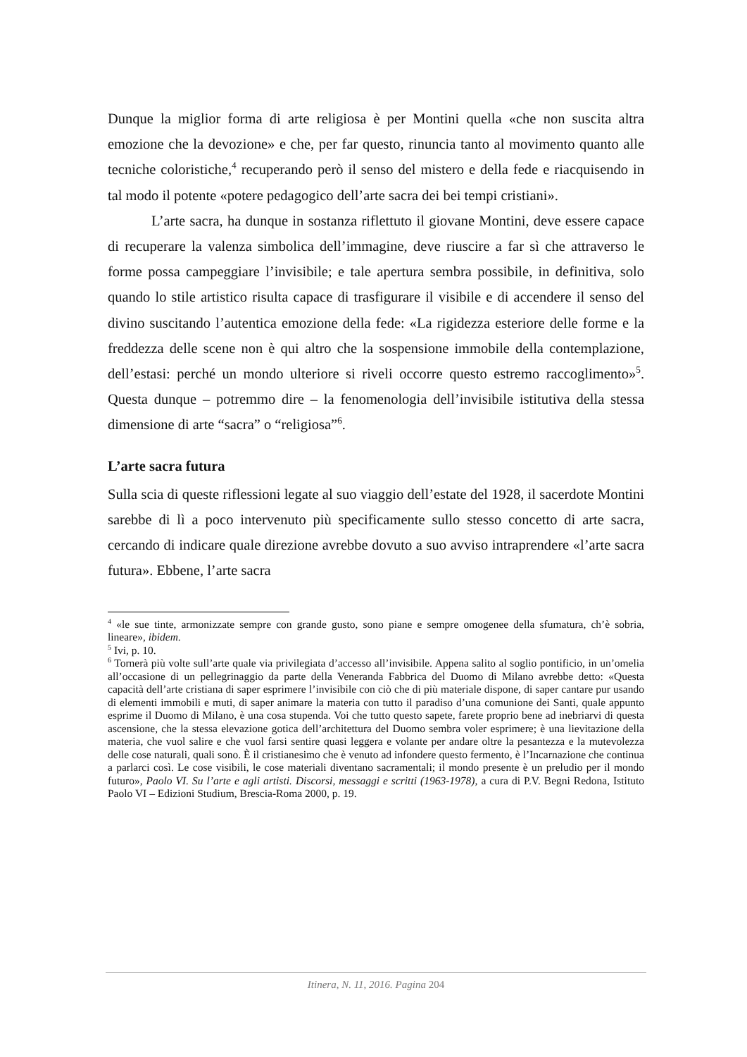Dunque la miglior forma di arte religiosa è per Montini quella «che non suscita altra emozione che la devozione» e che, per far questo, rinuncia tanto al movimento quanto alle tecniche coloristiche,<sup>4</sup> recuperando però il senso del mistero e della fede e riacquisendo in tal modo il potente «potere pedagogico dell’arte sacra dei bei tempi cristiani».
L’arte sacra, ha dunque in sostanza riflettuto il giovane Montini, deve essere capace di recuperare la valenza simbolica dell’immagine, deve riuscire a far sì che attraverso le forme possa campeggiare l’invisibile; e tale apertura sembra possibile, in definitiva, solo quando lo stile artistico risulta capace di trasfigurare il visibile e di accendere il senso del divino suscitando l’autentica emozione della fede: «La rigidezza esteriore delle forme e la freddezza delle scene non è qui altro che la sospensione immobile della contemplazione, dell’estasi: perché un mondo ulteriore si riveli occorre questo estremo raccoglimento»<sup>5</sup>. Questa dunque – potremmo dire – la fenomenologia dell’invisibile istitutiva della stessa dimensione di arte “sacra” o “religiosa”<sup>6</sup>.
L’arte sacra futura
Sulla scia di queste riflessioni legate al suo viaggio dell’estate del 1928, il sacerdote Montini sarebbe di lì a poco intervenuto più specificamente sullo stesso concetto di arte sacra, cercando di indicare quale direzione avrebbe dovuto a suo avviso intraprendere «l’arte sacra futura». Ebbene, l’arte sacra
<sup>4</sup> «le sue tinte, armonizzate sempre con grande gusto, sono piane e sempre omogenee della sfumatura, ch’è sobria, lineare», ibidem.
<sup>5</sup> Ivi, p. 10.
<sup>6</sup> Tornerà più volte sull’arte quale via privilegiata d’accesso all’invisibile. Appena salito al soglio pontificio, in un’omelia all’occasione di un pellegrinaggio da parte della Veneranda Fabbrica del Duomo di Milano avrebbe detto: «Questa capacità dell’arte cristiana di saper esprimere l’invisibile con ciò che di più materiale dispone, di saper cantare pur usando di elementi immobili e muti, di saper animare la materia con tutto il paradiso d’una comunione dei Santi, quale appunto esprime il Duomo di Milano, è una cosa stupenda. Voi che tutto questo sapete, farete proprio bene ad inebriarvi di questa ascensione, che la stessa elevazione gotica dell’architettura del Duomo sembra voler esprimere; è una lievitazione della materia, che vuol salire e che vuol farsi sentire quasi leggera e volante per andare oltre la pesantezza e la mutevolezza delle cose naturali, quali sono. È il cristianesimo che è venuto ad infondere questo fermento, è l’Incarnazione che continua a parlarci così. Le cose visibili, le cose materiali diventano sacramentali; il mondo presente è un preludio per il mondo futuro», Paolo VI. Su l’arte e agli artisti. Discorsi, messaggi e scritti (1963-1978), a cura di P.V. Begni Redona, Istituto Paolo VI – Edizioni Studium, Brescia-Roma 2000, p. 19.
Itinera, N. 11, 2016. Pagina 204